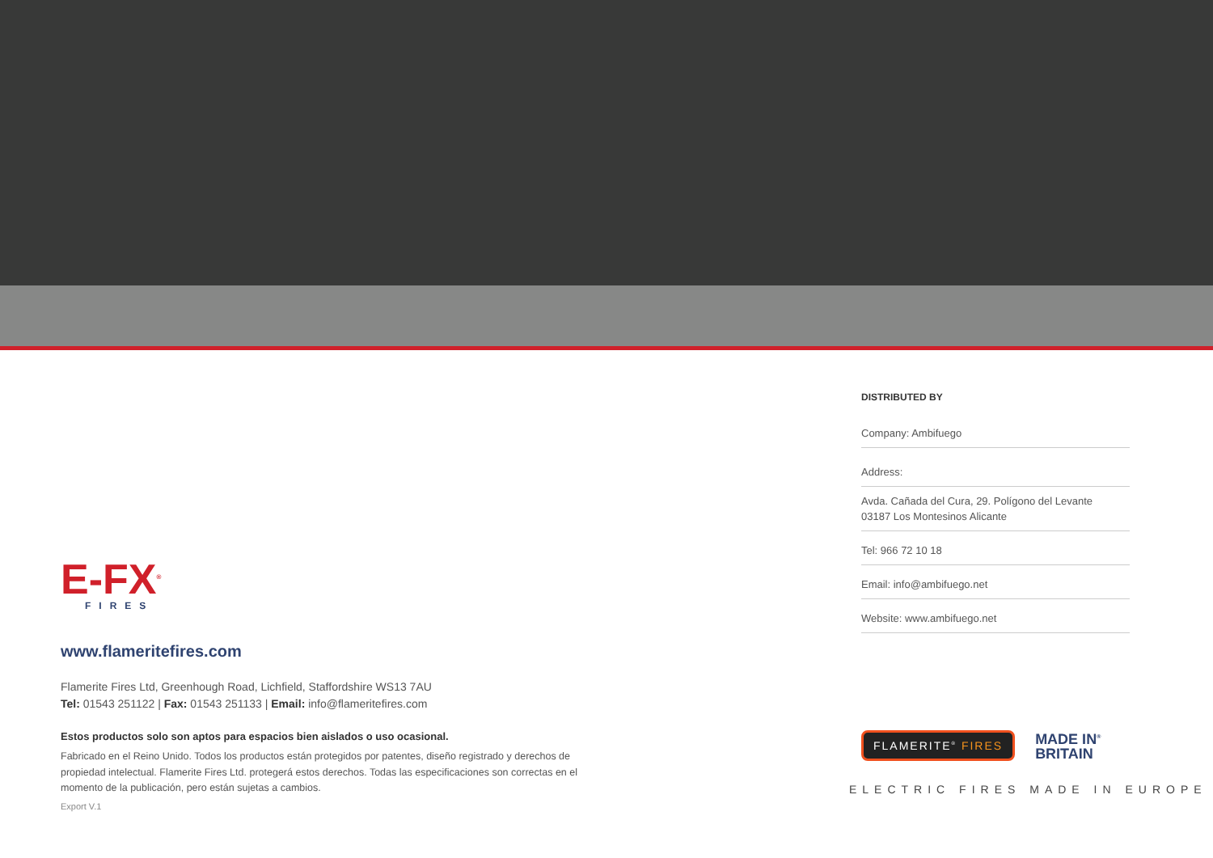E-FX<sup>®</sup>
FIRES
www.flameritefires.com
Flamerite Fires Ltd, Greenhough Road, Lichfield, Staffordshire WS13 7AU
Tel: 01543 251122 | Fax: 01543 251133 | Email: info@flameritefires.com
Estos productos solo son aptos para espacios bien aislados o uso ocasional.
Fabricado en el Reino Unido. Todos los productos están protegidos por patentes, diseño registrado y derechos de propiedad intelectual. Flamerite Fires Ltd. protegerá estos derechos. Todas las especificaciones son correctas en el momento de la publicación, pero están sujetas a cambios.
Export V.1
DISTRIBUTED BY
Company: Ambifuego
Address:
Avda. Cañada del Cura, 29. Polígono del Levante
03187 Los Montesinos Alicante
Tel: 966 72 10 18
Email: info@ambifuego.net
Website: www.ambifuego.net
FLAMERITE<sup>®</sup> FIRES
MADE IN<sup>®</sup>
BRITAIN
ELECTRIC FIRES MADE IN EUROPE